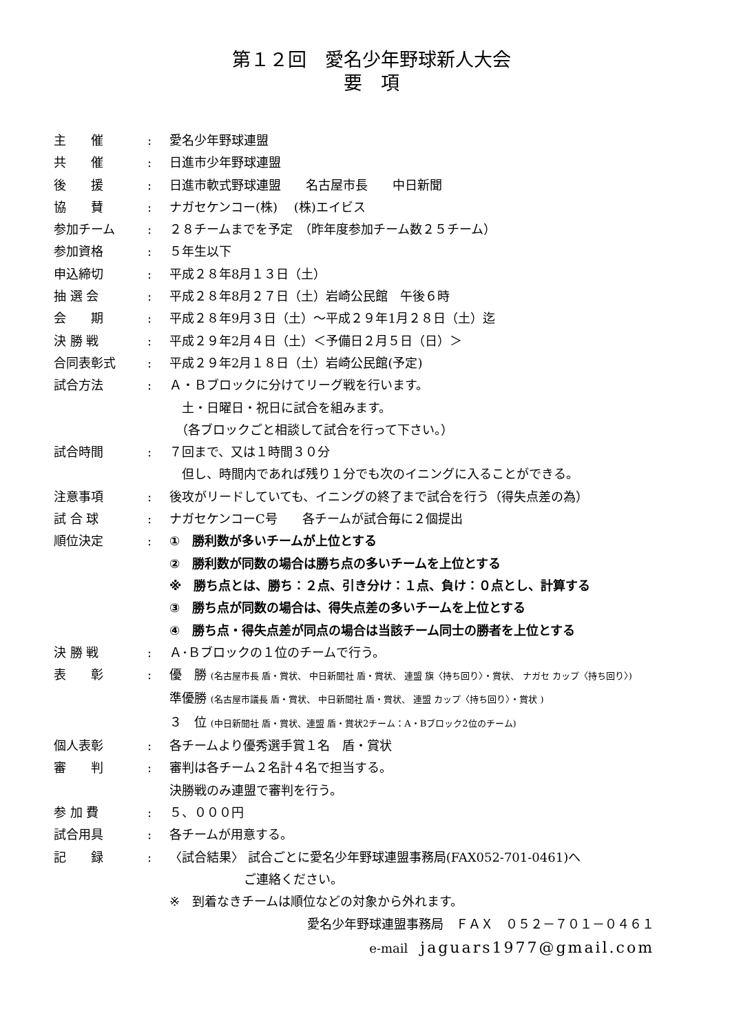第１２回　愛名少年野球新人大会
要　項
主　　催 : 愛名少年野球連盟
共　　催 : 日進市少年野球連盟
後　　援 : 日進市軟式野球連盟　　名古屋市長　　中日新聞
協　　賛 : ナガセケンコー(株)　 (株)エイビス
参加チーム : ２８チームまでを予定　（昨年度参加チーム数２５チーム）
参加資格 : ５年生以下
申込締切 : 平成２８年8月１３日（土）
抽 選 会 : 平成２８年8月２７日（土）岩崎公民館　午後６時
会　　期 : 平成２８年9月３日（土）～平成２９年1月２８日（土）迄
決 勝 戦 : 平成２９年2月４日（土）＜予備日２月５日（日）＞
合同表彰式 : 平成２９年2月１８日（土）岩崎公民館(予定)
試合方法 : Ａ・Ｂブロックに分けてリーグ戦を行います。
　土・日曜日・祝日に試合を組みます。
　（各ブロックごと相談して試合を行って下さい。）
試合時間 : ７回まで、又は１時間３０分
　但し、時間内であれば残り１分でも次のイニングに入ることができる。
注意事項 : 後攻がリードしていても、イニングの終了まで試合を行う（得失点差の為）
試 合 球 : ナガセケンコーC号　　各チームが試合毎に２個提出
順位決定 : ①　勝利数が多いチームが上位とする
②　勝利数が同数の場合は勝ち点の多いチームを上位とする
※　勝ち点とは、勝ち：２点、引き分け：１点、負け：０点とし、計算する
③　勝ち点が同数の場合は、得失点差の多いチームを上位とする
④　勝ち点・得失点差が同点の場合は当該チーム同士の勝者を上位とする
決 勝 戦 : Ａ･Ｂブロックの１位のチームで行う。
表　　彰 : 優　勝 (名古屋市長 盾・賞状、 中日新聞社 盾・賞状、 連盟 旗〈持ち回り〉・賞状、 ナガセ カップ〈持ち回り〉)
準優勝 (名古屋市議長 盾・賞状、 中日新聞社 盾・賞状、 連盟 カップ〈持ち回り〉・賞状 )
３　位 (中日新聞社 盾・賞状、連盟 盾・賞状2チーム：A・Bブロック2位のチーム)
個人表彰 : 各チームより優秀選手賞１名　盾・賞状
審　　判 : 審判は各チーム２名計４名で担当する。
決勝戦のみ連盟で審判を行う。
参 加 費 : ５、０００円
試合用具 : 各チームが用意する。
記　　録 : 〈試合結果〉 試合ごとに愛名少年野球連盟事務局(FAX052-701-0461)へ
　　　　　　ご連絡ください。
※　到着なきチームは順位などの対象から外れます。
愛名少年野球連盟事務局　ＦＡＸ　０５２－７０１－０４６１
e-mail　jaguars1977@gmail.com